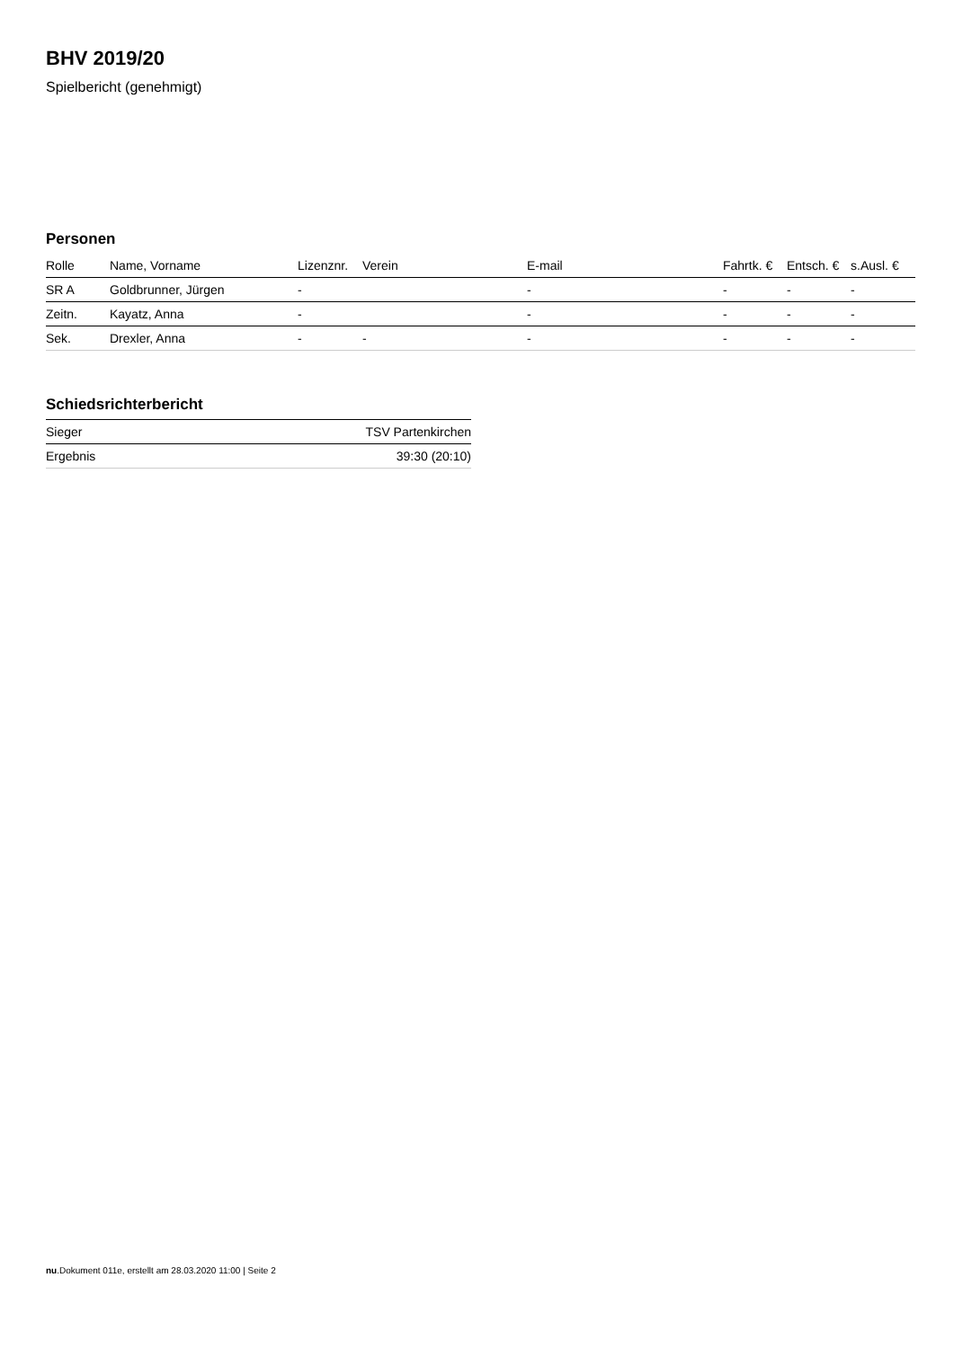BHV 2019/20
Spielbericht (genehmigt)
Personen
| Rolle | Name, Vorname | Lizenznr. | Verein | E-mail | Fahrtk. € | Entsch. € | s.Ausl. € |
| --- | --- | --- | --- | --- | --- | --- | --- |
| SR A | Goldbrunner, Jürgen | - | | - | - | - | - |
| Zeitn. | Kayatz, Anna | - | | - | - | - | - |
| Sek. | Drexler, Anna | - | - | - | - | - | - |
Schiedsrichterbericht
| Sieger | TSV Partenkirchen |
| Ergebnis | 39:30 (20:10) |
nu.Dokument 011e, erstellt am 28.03.2020 11:00 | Seite 2